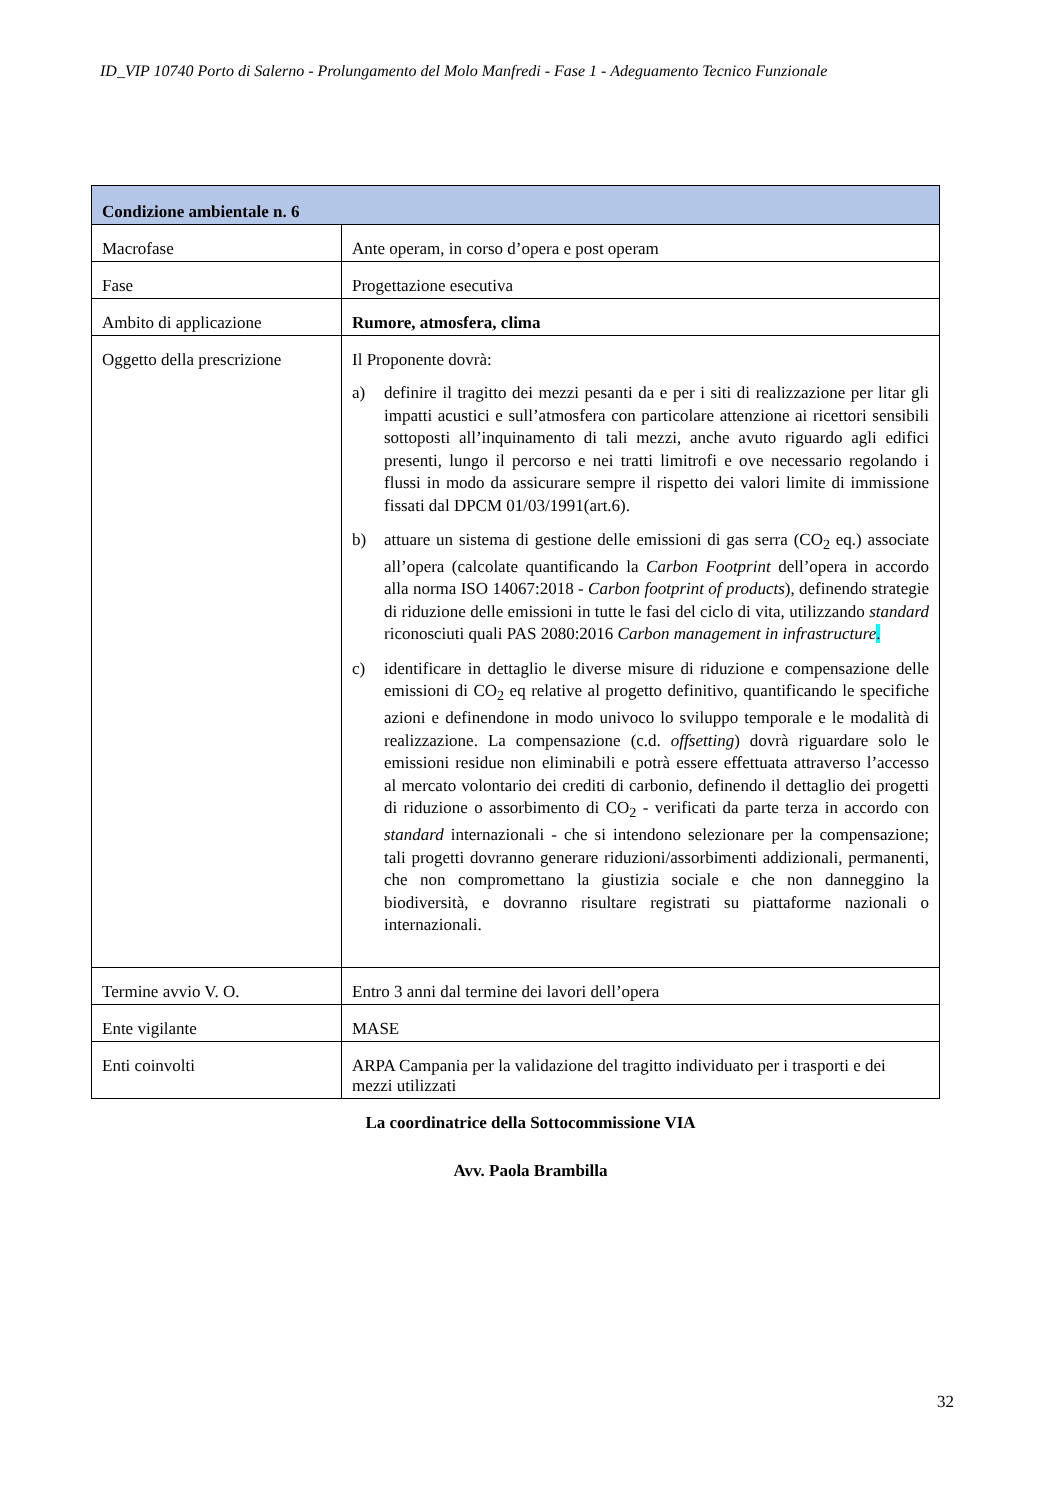ID_VIP 10740 Porto di Salerno - Prolungamento del Molo Manfredi - Fase 1 - Adeguamento Tecnico Funzionale
| Condizione ambientale n. 6 | |
| --- | --- |
| Macrofase | Ante operam, in corso d’opera e post operam |
| Fase | Progettazione esecutiva |
| Ambito di applicazione | Rumore, atmosfera, clima |
| Oggetto della prescrizione | Il Proponente dovrà: a) definire il tragitto dei mezzi pesanti da e per i siti di realizzazione per litar gli impatti acustici e sull’atmosfera con particolare attenzione ai ricettori sensibili sottoposti all’inquinamento di tali mezzi, anche avuto riguardo agli edifici presenti, lungo il percorso e nei tratti limitrofi e ove necessario regolando i flussi in modo da assicurare sempre il rispetto dei valori limite di immissione fissati dal DPCM 01/03/1991(art.6). b) attuare un sistema di gestione delle emissioni di gas serra (CO<sub>2</sub> eq.) associate all’opera (calcolate quantificando la Carbon Footprint dell’opera in accordo alla norma ISO 14067:2018 - Carbon footprint of products ), definendo strategie di riduzione delle emissioni in tutte le fasi del ciclo di vita, utilizzando standard riconosciuti quali PAS 2080:2016 Carbon management in infrastructure . c) identificare in dettaglio le diverse misure di riduzione e compensazione delle emissioni di CO<sub>2</sub> eq relative al progetto definitivo, quantificando le specifiche azioni e definendone in modo univoco lo sviluppo temporale e le modalità di realizzazione. La compensazione (c.d. offsetting ) dovrà riguardare solo le emissioni residue non eliminabili e potrà essere effettuata attraverso l’accesso al mercato volontario dei crediti di carbonio, definendo il dettaglio dei progetti di riduzione o assorbimento di CO<sub>2</sub> - verificati da parte terza in accordo con standard internazionali - che si intendono selezionare per la compensazione; tali progetti dovranno generare riduzioni/assorbimenti addizionali, permanenti, che non compromettano la giustizia sociale e che non danneggino la biodiversità, e dovranno risultare registrati su piattaforme nazionali o internazionali. |
| Termine avvio V. O. | Entro 3 anni dal termine dei lavori dell’opera |
| Ente vigilante | MASE |
| Enti coinvolti | ARPA Campania per la validazione del tragitto individuato per i trasporti e dei mezzi utilizzati |
La coordinatrice della Sottocommissione VIA
Avv. Paola Brambilla
32